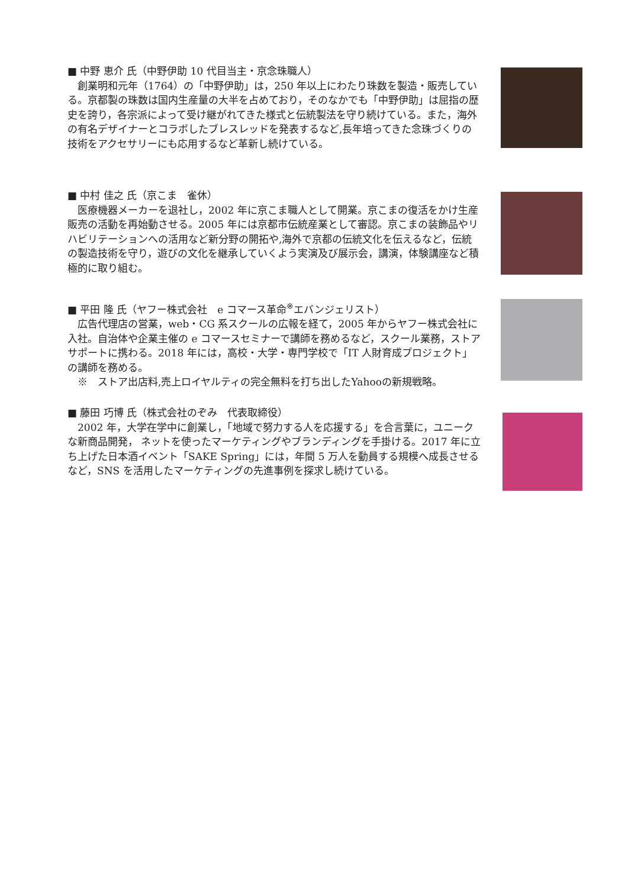■ 中野 恵介 氏（中野伊助 10 代目当主・京念珠職人）
創業明和元年（1764）の「中野伊助」は，250 年以上にわたり珠数を製造・販売している。京都製の珠数は国内生産量の大半を占めており，そのなかでも「中野伊助」は屈指の歴史を誇り，各宗派によって受け継がれてきた様式と伝統製法を守り続けている。また，海外の有名デザイナーとコラボしたブレスレッドを発表するなど,長年培ってきた念珠づくりの技術をアクセサリーにも応用するなど革新し続けている。
■ 中村 佳之 氏（京こま　雀休）
医療機器メーカーを退社し，2002 年に京こま職人として開業。京こまの復活をかけ生産販売の活動を再始動させる。2005 年には京都市伝統産業として審認。京こまの装飾品やリハビリテーションへの活用など新分野の開拓や,海外で京都の伝統文化を伝えるなど，伝統の製造技術を守り，遊びの文化を継承していくよう実演及び展示会，講演，体験講座など積極的に取り組む。
■ 平田 隆 氏（ヤフー株式会社　e コマース革命<sup>※</sup>エバンジェリスト）
広告代理店の営業，web・CG 系スクールの広報を経て，2005 年からヤフー株式会社に入社。自治体や企業主催の e コマースセミナーで講師を務めるなど，スクール業務，ストアサポートに携わる。2018 年には，高校・大学・専門学校で「IT 人財育成プロジェクト」の講師を務める。
※　ストア出店料,売上ロイヤルティの完全無料を打ち出したYahooの新規戦略。
■ 藤田 巧博 氏（株式会社のぞみ　代表取締役）
2002 年，大学在学中に創業し，「地域で努力する人を応援する」を合言葉に，ユニークな新商品開発， ネットを使ったマーケティングやブランディングを手掛ける。2017 年に立ち上げた日本酒イベント「SAKE Spring」には，年間 5 万人を動員する規模へ成長させるなど，SNS を活用したマーケティングの先進事例を探求し続けている。